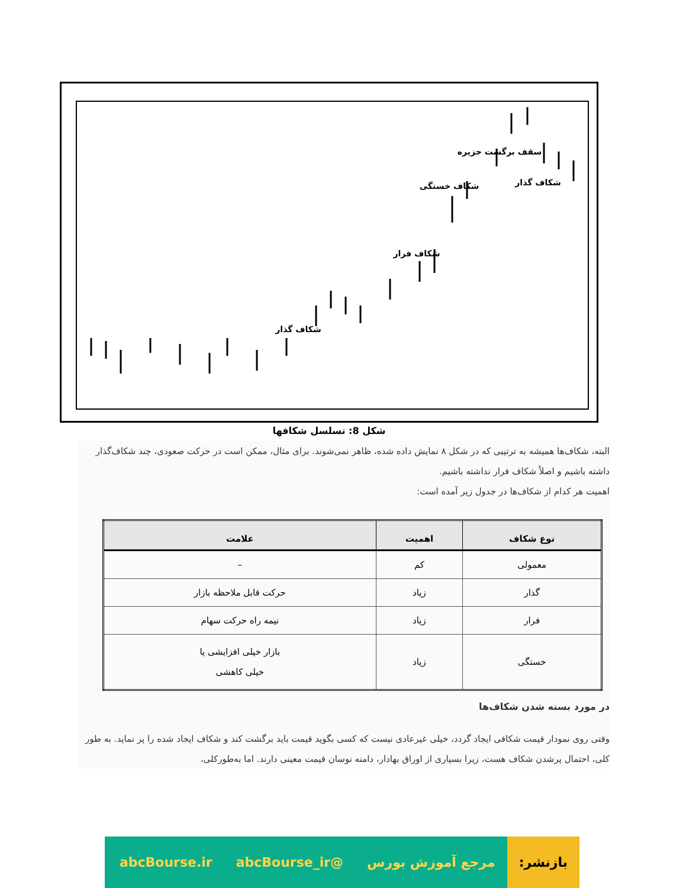سقف برگشت جزیره
شکاف خستگی
شکاف گذار
شکاف فرار
شکاف گذار
شکل 8: تسلسل شکافها
البته، شکاف‌ها همیشه به ترتیبی که در شکل ۸ نمایش داده شده، ظاهر نمی‌شوند. برای مثال، ممکن است در حرکت صعودی، چند شکاف‌گذار داشته باشیم و اصلاً شکاف فرار نداشته باشیم.
اهمیت هر کدام از شکاف‌ها در جدول زیر آمده است:
| نوع شکاف | اهمیت | علامت |
| --- | --- | --- |
| معمولی | کم | – |
| گذار | زیاد | حرکت قابل ملاحظه بازار |
| فرار | زیاد | نیمه راه حرکت سهام |
| خستگی | زیاد | بازار خیلی افزایشی یا خیلی کاهشی |
در مورد بسته شدن شکاف‌ها
وقتی روی نمودار قیمت شکافی ایجاد گردد، خیلی غیرعادی نیست که کسی بگوید قیمت باید برگشت کند و شکاف ایجاد شده را پر نماید. به طور کلی، احتمال پرشدن شکاف هست، زیرا بسیاری از اوراق بهادار، دامنه نوسان قیمت معینی دارند. اما به‌طورکلی،
بازنشر:
مرجع آموزش بورس @abcBourse_ir abcBourse.ir